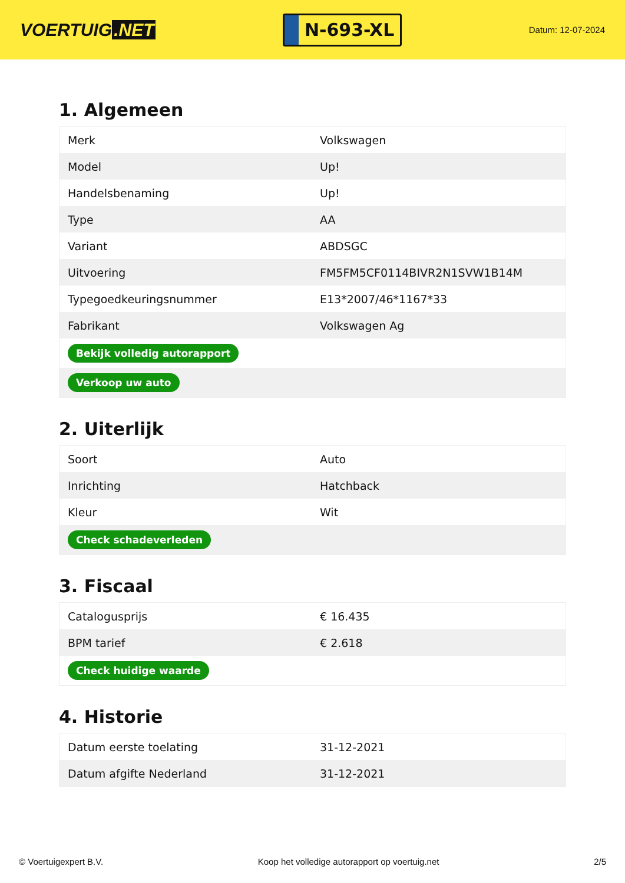VOERTUIG.NET
N-693-XL
Datum: 12-07-2024
1. Algemeen
| Merk | Volkswagen |
| Model | Up! |
| Handelsbenaming | Up! |
| Type | AA |
| Variant | ABDSGC |
| Uitvoering | FM5FM5CF0114BIVR2N1SVW1B14M |
| Typegoedkeuringsnummer | E13*2007/46*1167*33 |
| Fabrikant | Volkswagen Ag |
| Bekijk volledig autorapport | |
| Verkoop uw auto | |
2. Uiterlijk
| Soort | Auto |
| Inrichting | Hatchback |
| Kleur | Wit |
| Check schadeverleden | |
3. Fiscaal
| Catalogusprijs | € 16.435 |
| BPM tarief | € 2.618 |
| Check huidige waarde | |
4. Historie
| Datum eerste toelating | 31-12-2021 |
| Datum afgifte Nederland | 31-12-2021 |
© Voertuigexpert B.V. Koop het volledige autorapport op voertuig.net 2/5